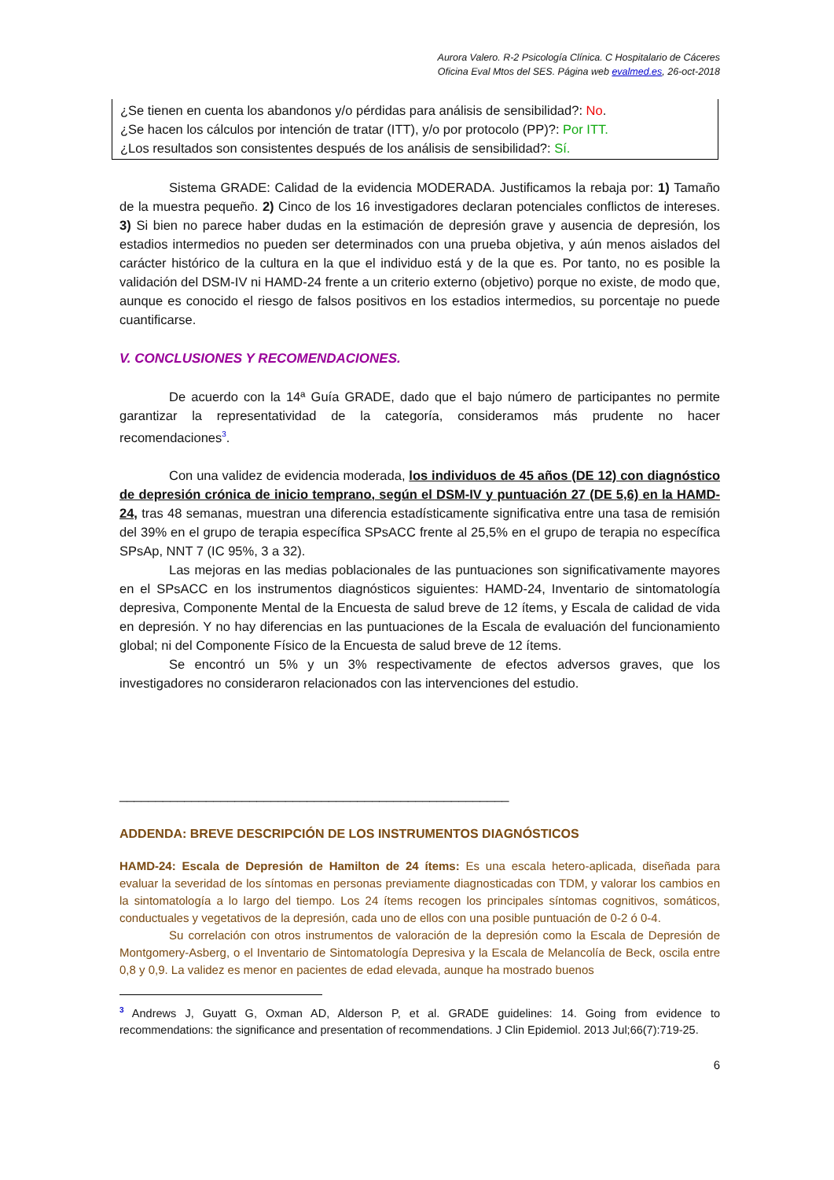Aurora Valero. R-2 Psicología Clínica. C Hospitalario de Cáceres
Oficina Eval Mtos del SES. Página web evalmed.es, 26-oct-2018
¿Se tienen en cuenta los abandonos y/o pérdidas para análisis de sensibilidad?: No.
¿Se hacen los cálculos por intención de tratar (ITT), y/o por protocolo (PP)?: Por ITT.
¿Los resultados son consistentes después de los análisis de sensibilidad?: Sí.
Sistema GRADE: Calidad de la evidencia MODERADA. Justificamos la rebaja por: 1) Tamaño de la muestra pequeño. 2) Cinco de los 16 investigadores declaran potenciales conflictos de intereses. 3) Si bien no parece haber dudas en la estimación de depresión grave y ausencia de depresión, los estadios intermedios no pueden ser determinados con una prueba objetiva, y aún menos aislados del carácter histórico de la cultura en la que el individuo está y de la que es. Por tanto, no es posible la validación del DSM-IV ni HAMD-24 frente a un criterio externo (objetivo) porque no existe, de modo que, aunque es conocido el riesgo de falsos positivos en los estadios intermedios, su porcentaje no puede cuantificarse.
V. CONCLUSIONES Y RECOMENDACIONES.
De acuerdo con la 14ª Guía GRADE, dado que el bajo número de participantes no permite garantizar la representatividad de la categoría, consideramos más prudente no hacer recomendaciones<sup>3</sup>.
Con una validez de evidencia moderada, los individuos de 45 años (DE 12) con diagnóstico de depresión crónica de inicio temprano, según el DSM-IV y puntuación 27 (DE 5,6) en la HAMD-24, tras 48 semanas, muestran una diferencia estadísticamente significativa entre una tasa de remisión del 39% en el grupo de terapia específica SPsACC frente al 25,5% en el grupo de terapia no específica SPsAp, NNT 7 (IC 95%, 3 a 32).
Las mejoras en las medias poblacionales de las puntuaciones son significativamente mayores en el SPsACC en los instrumentos diagnósticos siguientes: HAMD-24, Inventario de sintomatología depresiva, Componente Mental de la Encuesta de salud breve de 12 ítems, y Escala de calidad de vida en depresión. Y no hay diferencias en las puntuaciones de la Escala de evaluación del funcionamiento global; ni del Componente Físico de la Encuesta de salud breve de 12 ítems.
Se encontró un 5% y un 3% respectivamente de efectos adversos graves, que los investigadores no consideraron relacionados con las intervenciones del estudio.
______________________________________________________
ADDENDA: BREVE DESCRIPCIÓN DE LOS INSTRUMENTOS DIAGNÓSTICOS
HAMD-24: Escala de Depresión de Hamilton de 24 ítems: Es una escala hetero-aplicada, diseñada para evaluar la severidad de los síntomas en personas previamente diagnosticadas con TDM, y valorar los cambios en la sintomatología a lo largo del tiempo. Los 24 ítems recogen los principales síntomas cognitivos, somáticos, conductuales y vegetativos de la depresión, cada uno de ellos con una posible puntuación de 0-2 ó 0-4.
Su correlación con otros instrumentos de valoración de la depresión como la Escala de Depresión de Montgomery-Asberg, o el Inventario de Sintomatología Depresiva y la Escala de Melancolía de Beck, oscila entre 0,8 y 0,9. La validez es menor en pacientes de edad elevada, aunque ha mostrado buenos
<sup>3</sup> Andrews J, Guyatt G, Oxman AD, Alderson P, et al. GRADE guidelines: 14. Going from evidence to recommendations: the significance and presentation of recommendations. J Clin Epidemiol. 2013 Jul;66(7):719-25.
6